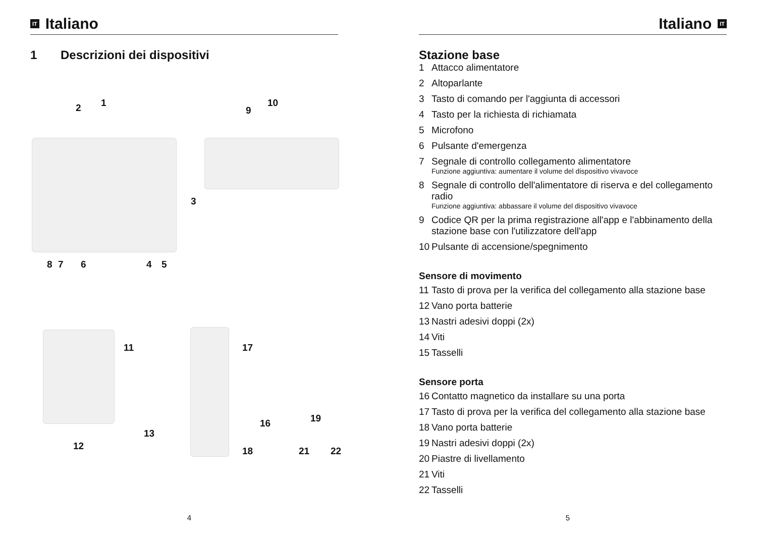IT Italiano
1 Descrizioni dei dispositivi
2 1
9
10
3
8 7 6 4 5
11 17
13
16 19
12 18 21 22
4
Italiano IT
Stazione base
1 Attacco alimentatore
2 Altoparlante
3 Tasto di comando per l'aggiunta di accessori
4 Tasto per la richiesta di richiamata
5 Microfono
6 Pulsante d'emergenza
7 Segnale di controllo collegamento alimentatore
Funzione aggiuntiva: aumentare il volume del dispositivo vivavoce
8 Segnale di controllo dell'alimentatore di riserva e del collegamento radio
Funzione aggiuntiva: abbassare il volume del dispositivo vivavoce
9 Codice QR per la prima registrazione all'app e l'abbinamento della stazione base con l'utilizzatore dell'app
10 Pulsante di accensione/spegnimento
Sensore di movimento
11 Tasto di prova per la verifica del collegamento alla stazione base
12 Vano porta batterie
13 Nastri adesivi doppi (2x)
14 Viti
15 Tasselli
Sensore porta
16 Contatto magnetico da installare su una porta
17 Tasto di prova per la verifica del collegamento alla stazione base
18 Vano porta batterie
19 Nastri adesivi doppi (2x)
20 Piastre di livellamento
21 Viti
22 Tasselli
5